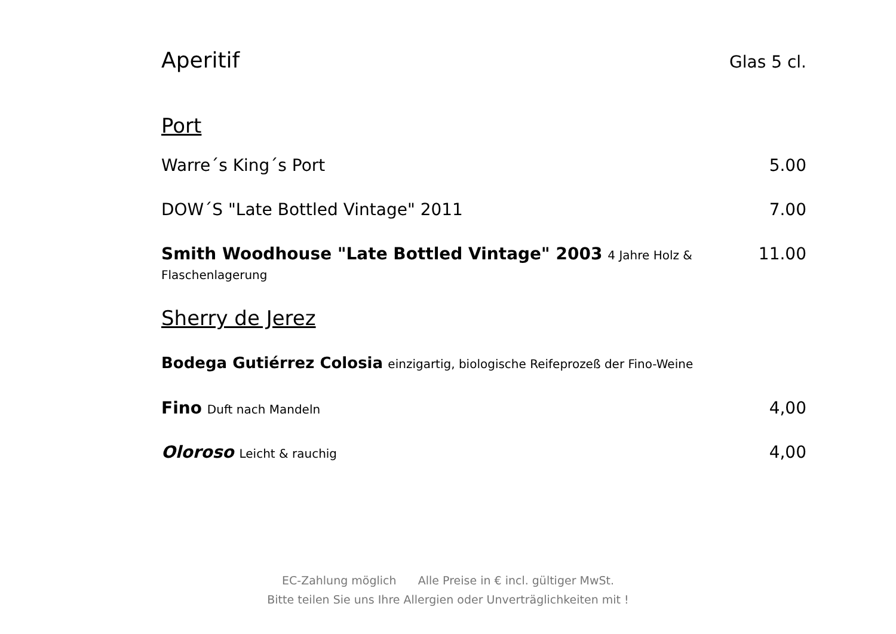Aperitif
Glas 5 cl.
Port
Warre´s King´s Port 5.00
DOW´S "Late Bottled Vintage" 2011 7.00
Smith Woodhouse "Late Bottled Vintage" 2003 4 Jahre Holz & Flaschenlagerung 11.00
Sherry de Jerez
Bodega Gutiérrez Colosia einzigartig, biologische Reifeprozeß der Fino-Weine
Fino Duft nach Mandeln 4,00
Oloroso Leicht & rauchig 4,00
EC-Zahlung möglich Alle Preise in € incl. gültiger MwSt.
Bitte teilen Sie uns Ihre Allergien oder Unverträglichkeiten mit !